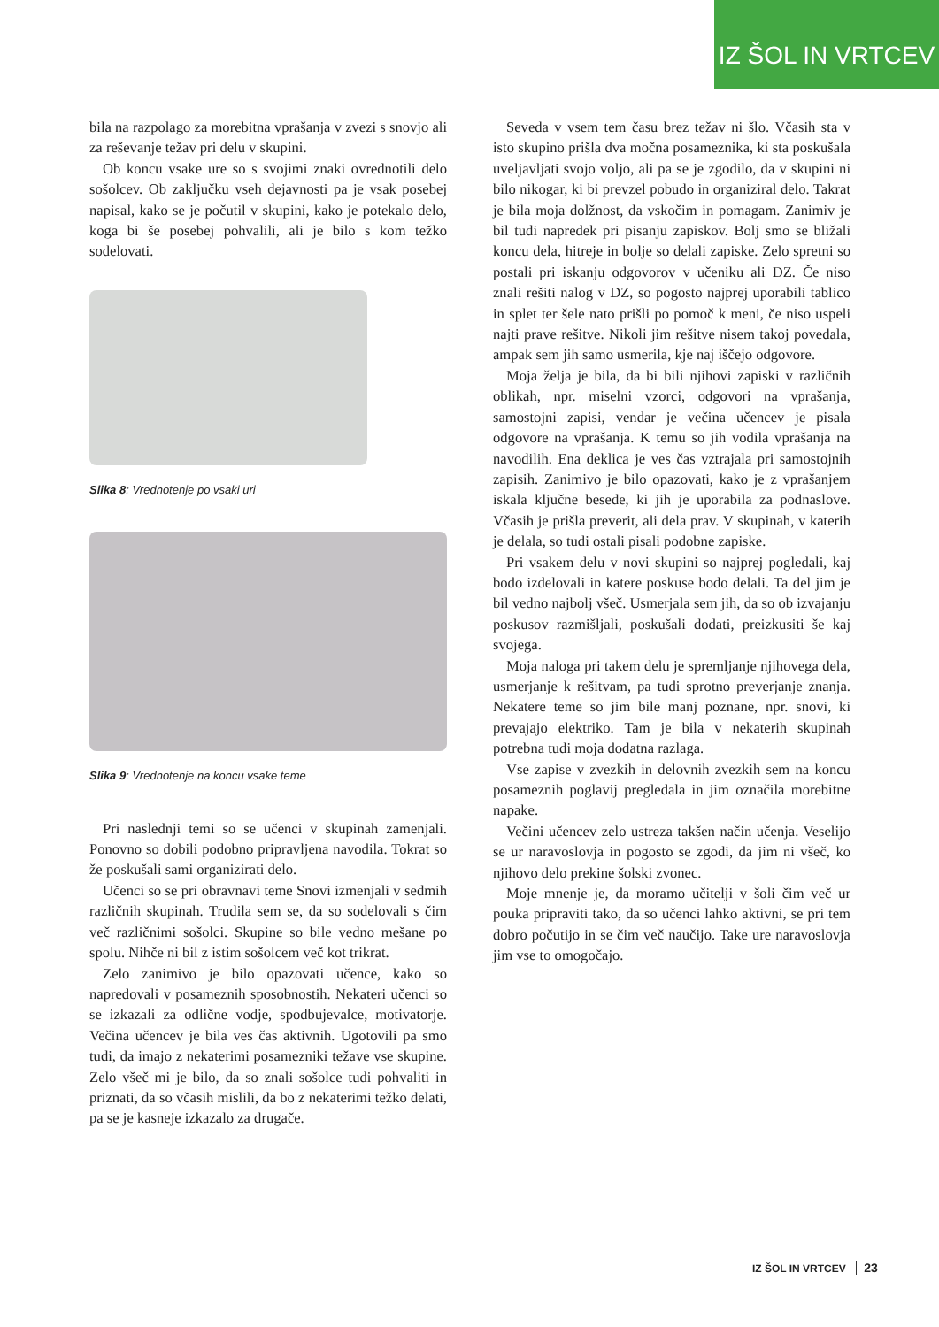IZ ŠOL IN VRTCEV
bila na razpolago za morebitna vprašanja v zvezi s snovjo ali za reševanje težav pri delu v skupini.
Ob koncu vsake ure so s svojimi znaki ovrednotili delo sošolcev. Ob zaključku vseh dejavnosti pa je vsak posebej napisal, kako se je počutil v skupini, kako je potekalo delo, koga bi še posebej pohvalili, ali je bilo s kom težko sodelovati.
Slika 8: Vrednotenje po vsaki uri
Slika 9: Vrednotenje na koncu vsake teme
Pri naslednji temi so se učenci v skupinah zamenjali. Ponovno so dobili podobno pripravljena navodila. Tokrat so že poskušali sami organizirati delo.
Učenci so se pri obravnavi teme Snovi izmenjali v sedmih različnih skupinah. Trudila sem se, da so sodelovali s čim več različnimi sošolci. Skupine so bile vedno mešane po spolu. Nihče ni bil z istim sošolcem več kot trikrat.
Zelo zanimivo je bilo opazovati učence, kako so napredovali v posameznih sposobnostih. Nekateri učenci so se izkazali za odlične vodje, spodbujevalce, motivatorje. Večina učencev je bila ves čas aktivnih. Ugotovili pa smo tudi, da imajo z nekaterimi posamezniki težave vse skupine. Zelo všeč mi je bilo, da so znali sošolce tudi pohvaliti in priznati, da so včasih mislili, da bo z nekaterimi težko delati, pa se je kasneje izkazalo za drugače.
Seveda v vsem tem času brez težav ni šlo. Včasih sta v isto skupino prišla dva močna posameznika, ki sta poskušala uveljavljati svojo voljo, ali pa se je zgodilo, da v skupini ni bilo nikogar, ki bi prevzel pobudo in organiziral delo. Takrat je bila moja dolžnost, da vskočim in pomagam. Zanimiv je bil tudi napredek pri pisanju zapiskov. Bolj smo se bližali koncu dela, hitreje in bolje so delali zapiske. Zelo spretni so postali pri iskanju odgovorov v učeniku ali DZ. Če niso znali rešiti nalog v DZ, so pogosto najprej uporabili tablico in splet ter šele nato prišli po pomoč k meni, če niso uspeli najti prave rešitve. Nikoli jim rešitve nisem takoj povedala, ampak sem jih samo usmerila, kje naj iščejo odgovore.
Moja želja je bila, da bi bili njihovi zapiski v različnih oblikah, npr. miselni vzorci, odgovori na vprašanja, samostojni zapisi, vendar je večina učencev je pisala odgovore na vprašanja. K temu so jih vodila vprašanja na navodilih. Ena deklica je ves čas vztrajala pri samostojnih zapisih. Zanimivo je bilo opazovati, kako je z vprašanjem iskala ključne besede, ki jih je uporabila za podnaslove. Včasih je prišla preverit, ali dela prav. V skupinah, v katerih je delala, so tudi ostali pisali podobne zapiske.
Pri vsakem delu v novi skupini so najprej pogledali, kaj bodo izdelovali in katere poskuse bodo delali. Ta del jim je bil vedno najbolj všeč. Usmerjala sem jih, da so ob izvajanju poskusov razmišljali, poskušali dodati, preizkusiti še kaj svojega.
Moja naloga pri takem delu je spremljanje njihovega dela, usmerjanje k rešitvam, pa tudi sprotno preverjanje znanja. Nekatere teme so jim bile manj poznane, npr. snovi, ki prevajajo elektriko. Tam je bila v nekaterih skupinah potrebna tudi moja dodatna razlaga.
Vse zapise v zvezkih in delovnih zvezkih sem na koncu posameznih poglavij pregledala in jim označila morebitne napake.
Večini učencev zelo ustreza takšen način učenja. Veselijo se ur naravoslovja in pogosto se zgodi, da jim ni všeč, ko njihovo delo prekine šolski zvonec.
Moje mnenje je, da moramo učitelji v šoli čim več ur pouka pripraviti tako, da so učenci lahko aktivni, se pri tem dobro počutijo in se čim več naučijo. Take ure naravoslovja jim vse to omogočajo.
IZ ŠOL IN VRTCEV 23